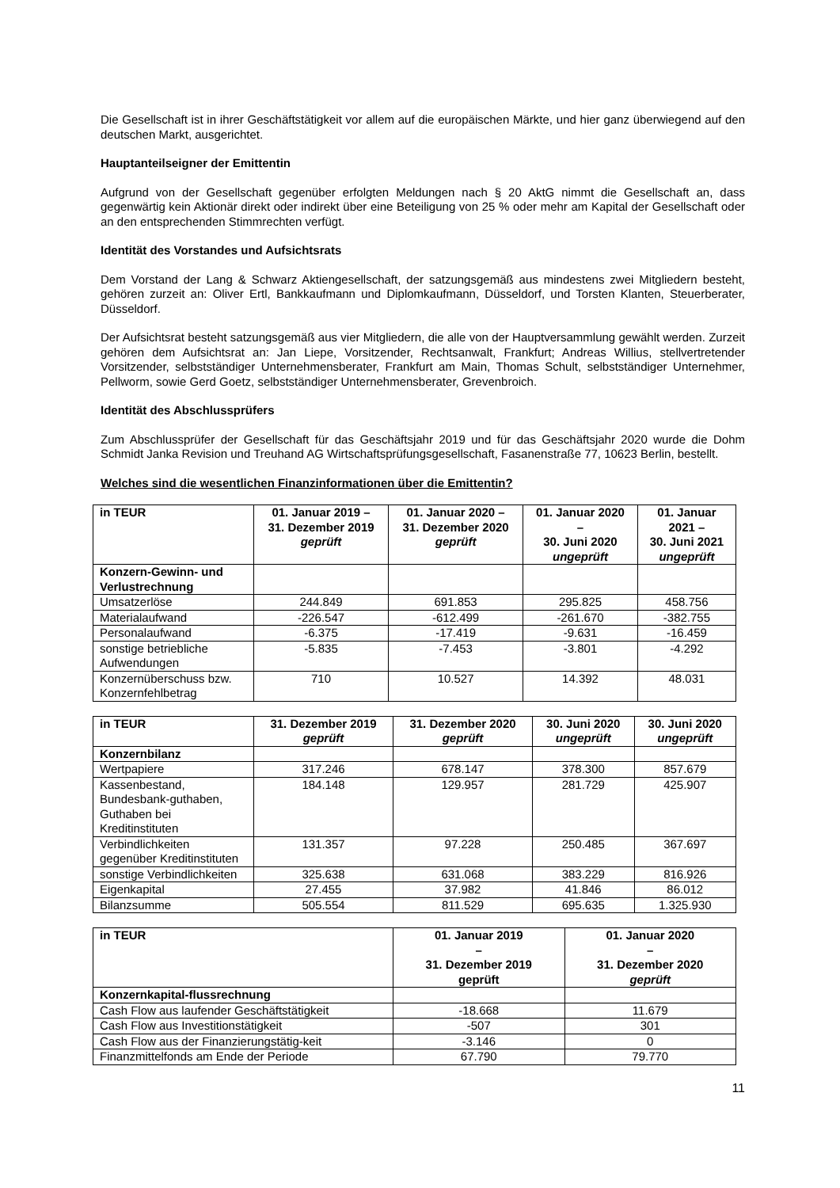Die Gesellschaft ist in ihrer Geschäftstätigkeit vor allem auf die europäischen Märkte, und hier ganz überwiegend auf den deutschen Markt, ausgerichtet.
Hauptanteilseigner der Emittentin
Aufgrund von der Gesellschaft gegenüber erfolgten Meldungen nach § 20 AktG nimmt die Gesellschaft an, dass gegenwärtig kein Aktionär direkt oder indirekt über eine Beteiligung von 25 % oder mehr am Kapital der Gesellschaft oder an den entsprechenden Stimmrechten verfügt.
Identität des Vorstandes und Aufsichtsrats
Dem Vorstand der Lang & Schwarz Aktiengesellschaft, der satzungsgemäß aus mindestens zwei Mitgliedern besteht, gehören zurzeit an: Oliver Ertl, Bankkaufmann und Diplomkaufmann, Düsseldorf, und Torsten Klanten, Steuerberater, Düsseldorf.
Der Aufsichtsrat besteht satzungsgemäß aus vier Mitgliedern, die alle von der Hauptversammlung gewählt werden. Zurzeit gehören dem Aufsichtsrat an: Jan Liepe, Vorsitzender, Rechtsanwalt, Frankfurt; Andreas Willius, stellvertretender Vorsitzender, selbstständiger Unternehmensberater, Frankfurt am Main, Thomas Schult, selbstständiger Unternehmer, Pellworm, sowie Gerd Goetz, selbstständiger Unternehmensberater, Grevenbroich.
Identität des Abschlussprüfers
Zum Abschlussprüfer der Gesellschaft für das Geschäftsjahr 2019 und für das Geschäftsjahr 2020 wurde die Dohm Schmidt Janka Revision und Treuhand AG Wirtschaftsprüfungsgesellschaft, Fasanenstraße 77, 10623 Berlin, bestellt.
Welches sind die wesentlichen Finanzinformationen über die Emittentin?
| in TEUR | 01. Januar 2019 – 31. Dezember 2019 geprüft | 01. Januar 2020 – 31. Dezember 2020 geprüft | 01. Januar 2020 – 30. Juni 2020 ungeprüft | 01. Januar 2021 – 30. Juni 2021 ungeprüft |
| --- | --- | --- | --- | --- |
| Konzern-Gewinn- und Verlustrechnung | | | | |
| Umsatzerlöse | 244.849 | 691.853 | 295.825 | 458.756 |
| Materialaufwand | -226.547 | -612.499 | -261.670 | -382.755 |
| Personalaufwand | -6.375 | -17.419 | -9.631 | -16.459 |
| sonstige betriebliche Aufwendungen | -5.835 | -7.453 | -3.801 | -4.292 |
| Konzernüberschuss bzw. Konzernfehlbetrag | 710 | 10.527 | 14.392 | 48.031 |
| in TEUR | 31. Dezember 2019 geprüft | 31. Dezember 2020 geprüft | 30. Juni 2020 ungeprüft | 30. Juni 2020 ungeprüft |
| --- | --- | --- | --- | --- |
| Konzernbilanz | | | | |
| Wertpapiere | 317.246 | 678.147 | 378.300 | 857.679 |
| Kassenbestand, Bundesbank-guthaben, Guthaben bei Kreditinstituten | 184.148 | 129.957 | 281.729 | 425.907 |
| Verbindlichkeiten gegenüber Kreditinstituten | 131.357 | 97.228 | 250.485 | 367.697 |
| sonstige Verbindlichkeiten | 325.638 | 631.068 | 383.229 | 816.926 |
| Eigenkapital | 27.455 | 37.982 | 41.846 | 86.012 |
| Bilanzsumme | 505.554 | 811.529 | 695.635 | 1.325.930 |
| in TEUR | 01. Januar 2019 – 31. Dezember 2019 geprüft | 01. Januar 2020 – 31. Dezember 2020 geprüft |
| --- | --- | --- |
| Konzernkapital-flussrechnung | | |
| Cash Flow aus laufender Geschäftstätigkeit | -18.668 | 11.679 |
| Cash Flow aus Investitionstätigkeit | -507 | 301 |
| Cash Flow aus der Finanzierungstätig-keit | -3.146 | 0 |
| Finanzmittelfonds am Ende der Periode | 67.790 | 79.770 |
11